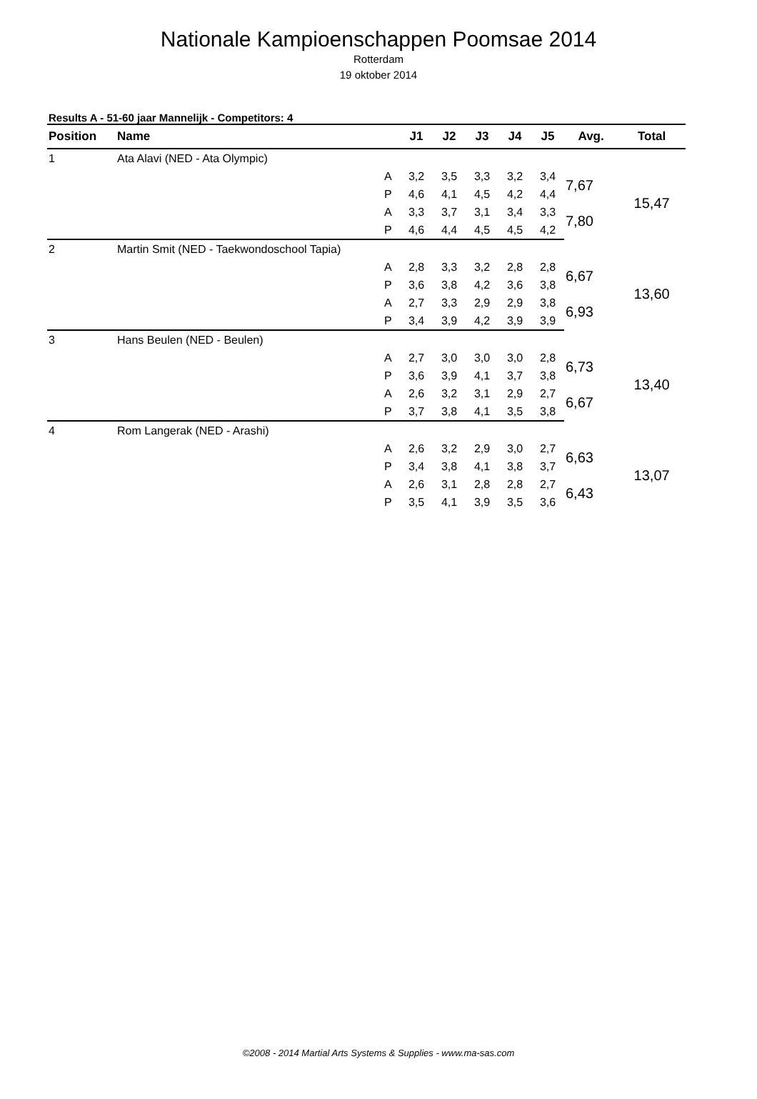Nationale Kampioenschappen Poomsae 2014
Rotterdam
19 oktober 2014
Results A - 51-60 jaar Mannelijk - Competitors: 4
| Position | Name | | J1 | J2 | J3 | J4 | J5 | Avg. | Total |
| --- | --- | --- | --- | --- | --- | --- | --- | --- | --- |
| 1 | Ata Alavi (NED - Ata Olympic) | | | | | | | | |
| | | A | 3,2 | 3,5 | 3,3 | 3,2 | 3,4 | 7,67 | 15,47 |
| | | P | 4,6 | 4,1 | 4,5 | 4,2 | 4,4 | | |
| | | A | 3,3 | 3,7 | 3,1 | 3,4 | 3,3 | 7,80 | |
| | | P | 4,6 | 4,4 | 4,5 | 4,5 | 4,2 | | |
| 2 | Martin Smit (NED - Taekwondoschool Tapia) | | | | | | | | |
| | | A | 2,8 | 3,3 | 3,2 | 2,8 | 2,8 | 6,67 | 13,60 |
| | | P | 3,6 | 3,8 | 4,2 | 3,6 | 3,8 | | |
| | | A | 2,7 | 3,3 | 2,9 | 2,9 | 3,8 | 6,93 | |
| | | P | 3,4 | 3,9 | 4,2 | 3,9 | 3,9 | | |
| 3 | Hans Beulen (NED - Beulen) | | | | | | | | |
| | | A | 2,7 | 3,0 | 3,0 | 3,0 | 2,8 | 6,73 | 13,40 |
| | | P | 3,6 | 3,9 | 4,1 | 3,7 | 3,8 | | |
| | | A | 2,6 | 3,2 | 3,1 | 2,9 | 2,7 | 6,67 | |
| | | P | 3,7 | 3,8 | 4,1 | 3,5 | 3,8 | | |
| 4 | Rom Langerak (NED - Arashi) | | | | | | | | |
| | | A | 2,6 | 3,2 | 2,9 | 3,0 | 2,7 | 6,63 | 13,07 |
| | | P | 3,4 | 3,8 | 4,1 | 3,8 | 3,7 | | |
| | | A | 2,6 | 3,1 | 2,8 | 2,8 | 2,7 | 6,43 | |
| | | P | 3,5 | 4,1 | 3,9 | 3,5 | 3,6 | | |
©2008 - 2014 Martial Arts Systems & Supplies - www.ma-sas.com